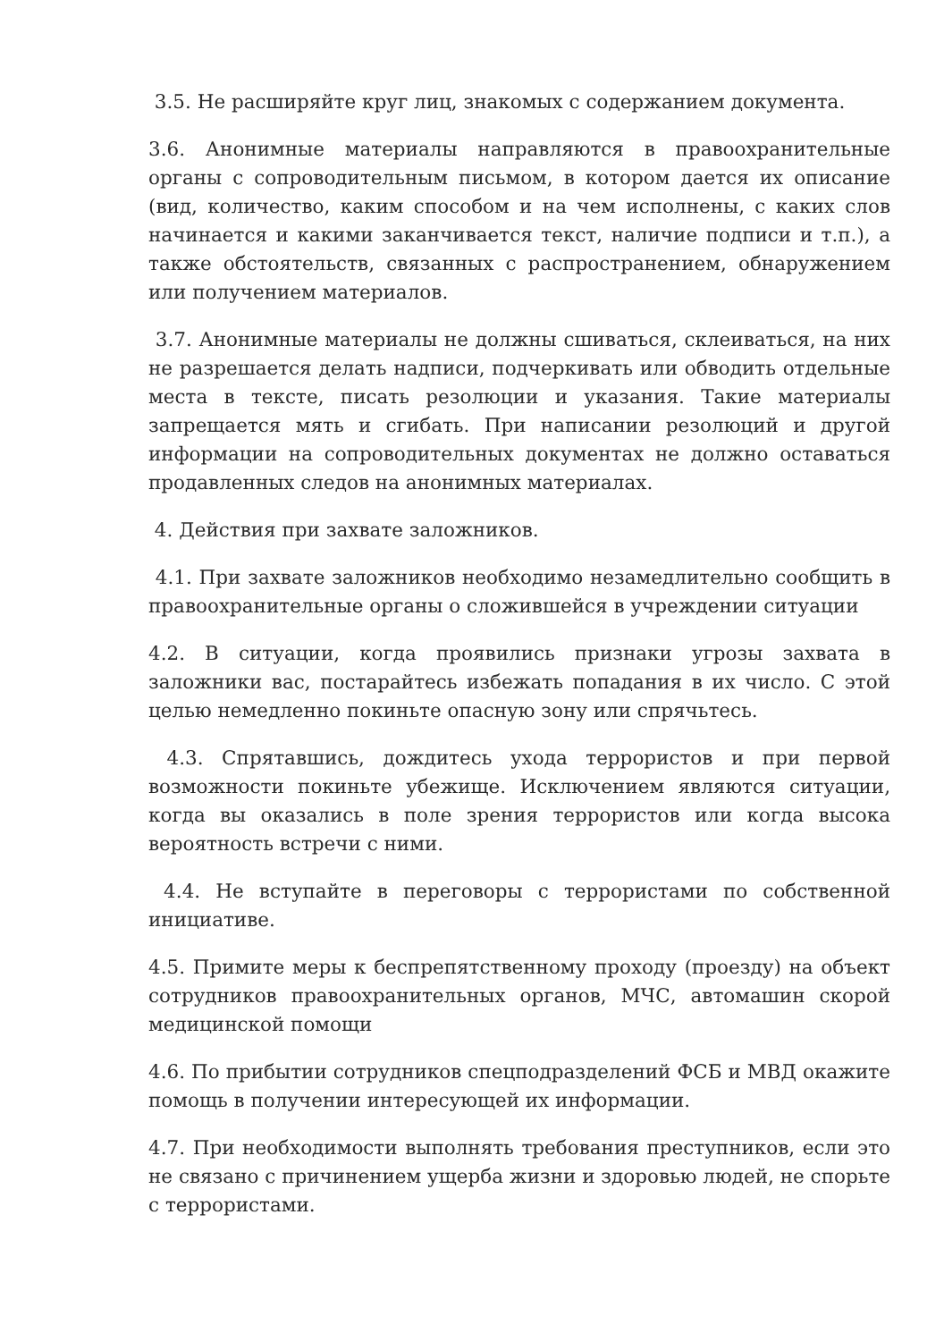3.5. Не расширяйте круг лиц, знакомых с содержанием документа.
3.6. Анонимные материалы направляются в правоохранительные органы с сопроводительным письмом, в котором дается их описание (вид, количество, каким способом и на чем исполнены, с каких слов начинается и какими заканчивается текст, наличие подписи и т.п.), а также обстоятельств, связанных с распространением, обнаружением или получением материалов.
3.7. Анонимные материалы не должны сшиваться, склеиваться, на них не разрешается делать надписи, подчеркивать или обводить отдельные места в тексте, писать резолюции и указания. Такие материалы запрещается мять и сгибать. При написании резолюций и другой информации на сопроводительных документах не должно оставаться продавленных следов на анонимных материалах.
4. Действия при захвате заложников.
4.1. При захвате заложников необходимо незамедлительно сообщить в правоохранительные органы о сложившейся в учреждении ситуации
4.2. В ситуации, когда проявились признаки угрозы захвата в заложники вас, постарайтесь избежать попадания в их число. С этой целью немедленно покиньте опасную зону или спрячьтесь.
4.3. Спрятавшись, дождитесь ухода террористов и при первой возможности покиньте убежище. Исключением являются ситуации, когда вы оказались в поле зрения террористов или когда высока вероятность встречи с ними.
4.4. Не вступайте в переговоры с террористами по собственной инициативе.
4.5. Примите меры к беспрепятственному проходу (проезду) на объект сотрудников правоохранительных органов, МЧС, автомашин скорой медицинской помощи
4.6. По прибытии сотрудников спецподразделений ФСБ и МВД окажите помощь в получении интересующей их информации.
4.7. При необходимости выполнять требования преступников, если это не связано с причинением ущерба жизни и здоровью людей, не спорьте с террористами.